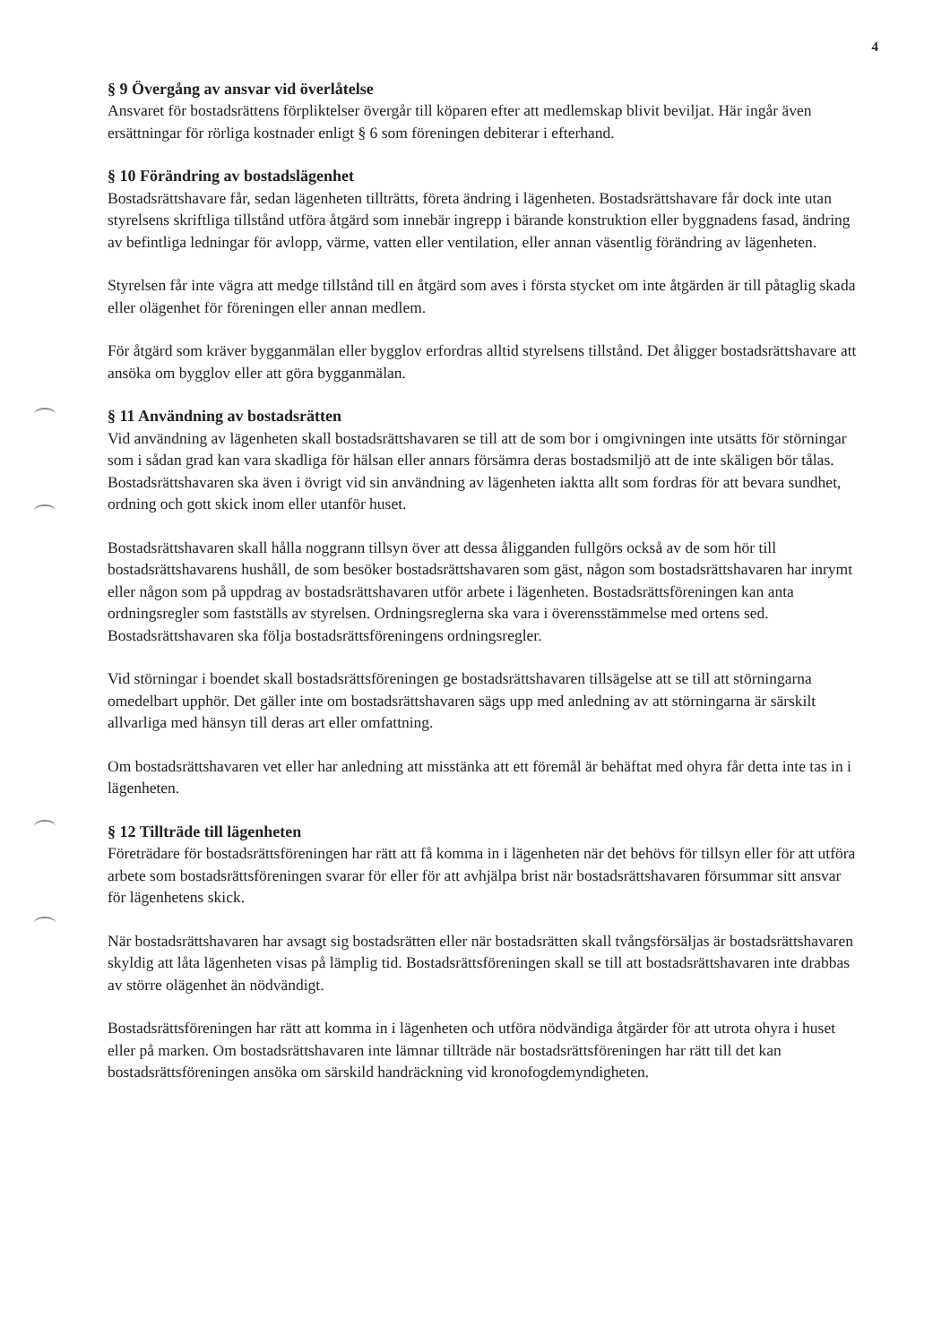4
§ 9 Övergång av ansvar vid överlåtelse
Ansvaret för bostadsrättens förpliktelser övergår till köparen efter att medlemskap blivit beviljat. Här ingår även ersättningar för rörliga kostnader enligt § 6 som föreningen debiterar i efterhand.
§ 10 Förändring av bostadslägenhet
Bostadsrättshavare får, sedan lägenheten tillträtts, företa ändring i lägenheten. Bostadsrättshavare får dock inte utan styrelsens skriftliga tillstånd utföra åtgärd som innebär ingrepp i bärande konstruktion eller byggnadens fasad, ändring av befintliga ledningar för avlopp, värme, vatten eller ventilation, eller annan väsentlig förändring av lägenheten.
Styrelsen får inte vägra att medge tillstånd till en åtgärd som aves i första stycket om inte åtgärden är till påtaglig skada eller olägenhet för föreningen eller annan medlem.
För åtgärd som kräver bygganmälan eller bygglov erfordras alltid styrelsens tillstånd. Det åligger bostadsrättshavare att ansöka om bygglov eller att göra bygganmälan.
§ 11 Användning av bostadsrätten
Vid användning av lägenheten skall bostadsrättshavaren se till att de som bor i omgivningen inte utsätts för störningar som i sådan grad kan vara skadliga för hälsan eller annars försämra deras bostadsmiljö att de inte skäligen bör tålas. Bostadsrättshavaren ska även i övrigt vid sin användning av lägenheten iaktta allt som fordras för att bevara sundhet, ordning och gott skick inom eller utanför huset.
Bostadsrättshavaren skall hålla noggrann tillsyn över att dessa åligganden fullgörs också av de som hör till bostadsrättshavarens hushåll, de som besöker bostadsrättshavaren som gäst, någon som bostadsrättshavaren har inrymt eller någon som på uppdrag av bostadsrättshavaren utför arbete i lägenheten. Bostadsrättsföreningen kan anta ordningsregler som fastställs av styrelsen. Ordningsreglerna ska vara i överensstämmelse med ortens sed. Bostadsrättshavaren ska följa bostadsrättsföreningens ordningsregler.
Vid störningar i boendet skall bostadsrättsföreningen ge bostadsrättshavaren tillsägelse att se till att störningarna omedelbart upphör. Det gäller inte om bostadsrättshavaren sägs upp med anledning av att störningarna är särskilt allvarliga med hänsyn till deras art eller omfattning.
Om bostadsrättshavaren vet eller har anledning att misstänka att ett föremål är behäftat med ohyra får detta inte tas in i lägenheten.
§ 12 Tillträde till lägenheten
Företrädare för bostadsrättsföreningen har rätt att få komma in i lägenheten när det behövs för tillsyn eller för att utföra arbete som bostadsrättsföreningen svarar för eller för att avhjälpa brist när bostadsrättshavaren försummar sitt ansvar för lägenhetens skick.
När bostadsrättshavaren har avsagt sig bostadsrätten eller när bostadsrätten skall tvångsförsäljas är bostadsrättshavaren skyldig att låta lägenheten visas på lämplig tid. Bostadsrättsföreningen skall se till att bostadsrättshavaren inte drabbas av större olägenhet än nödvändigt.
Bostadsrättsföreningen har rätt att komma in i lägenheten och utföra nödvändiga åtgärder för att utrota ohyra i huset eller på marken. Om bostadsrättshavaren inte lämnar tillträde när bostadsrättsföreningen har rätt till det kan bostadsrättsföreningen ansöka om särskild handräckning vid kronofogdemyndigheten.